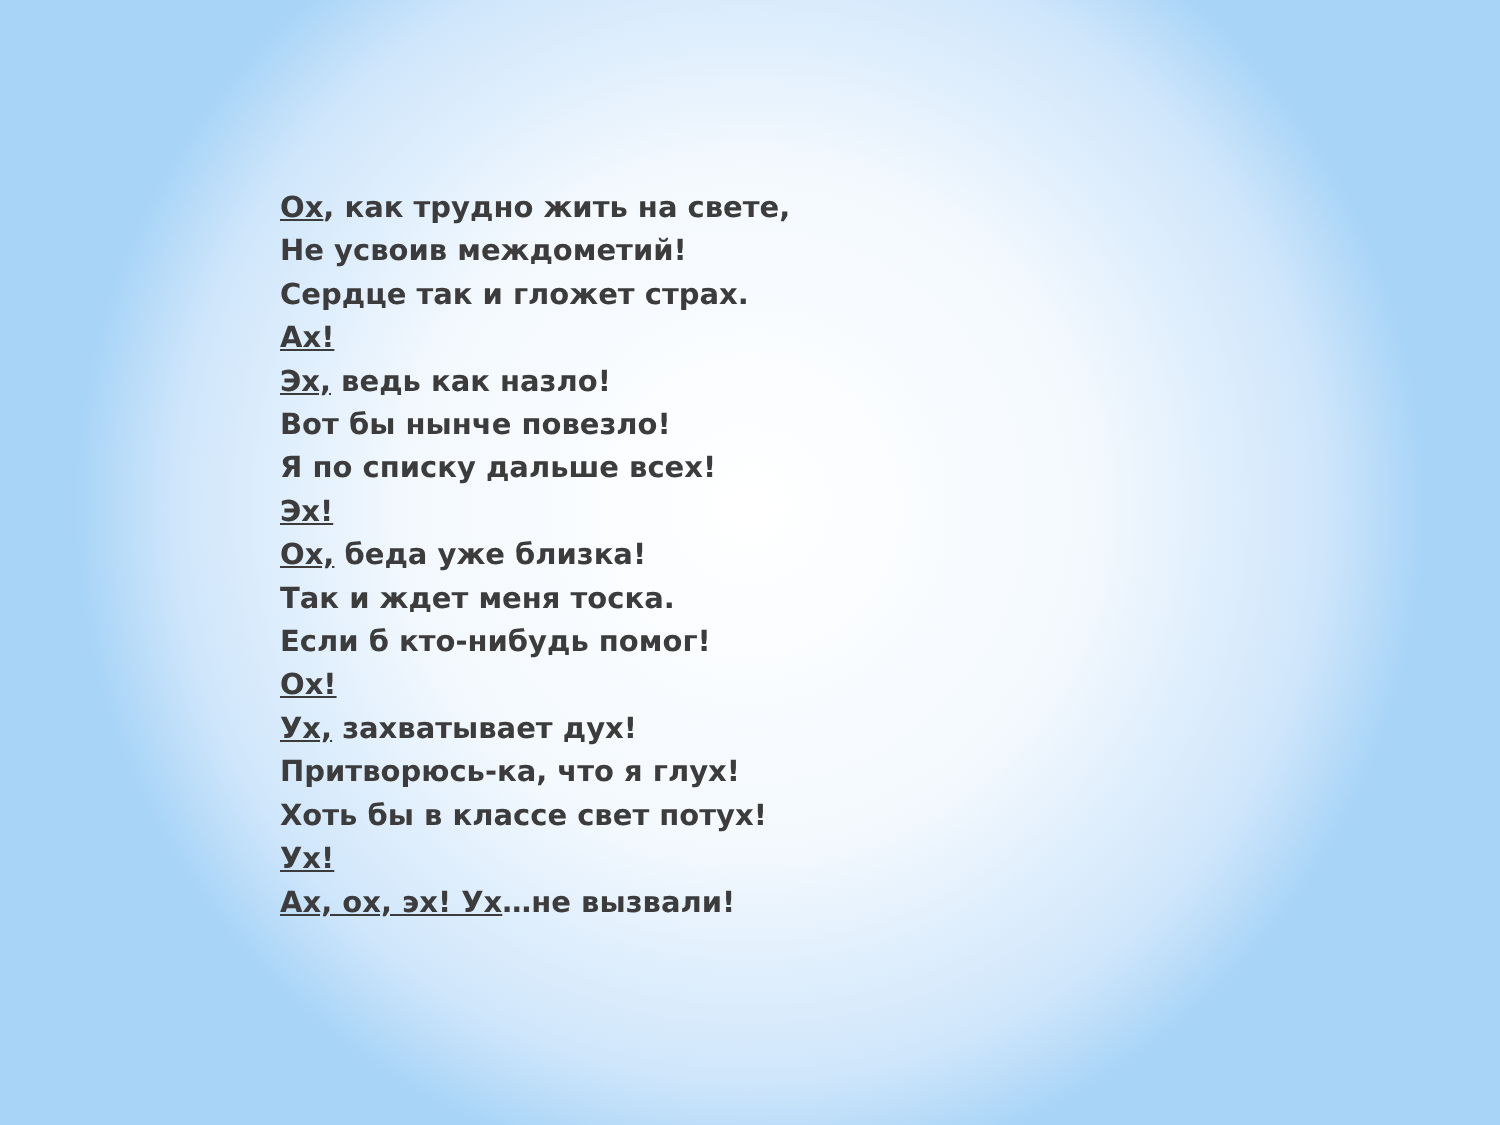Ох, как трудно жить на свете,
Не усвоив междометий!
Сердце так и гложет страх.
Ах!
Эх, ведь как назло!
Вот бы нынче повезло!
Я по списку дальше всех!
Эх!
Ох, беда уже близка!
Так и ждет меня тоска.
Если б кто-нибудь помог!
Ох!
Ух, захватывает дух!
Притворюсь-ка, что я глух!
Хоть бы в классе свет потух!
Ух!
Ах, ох, эх! Ух…не вызвали!